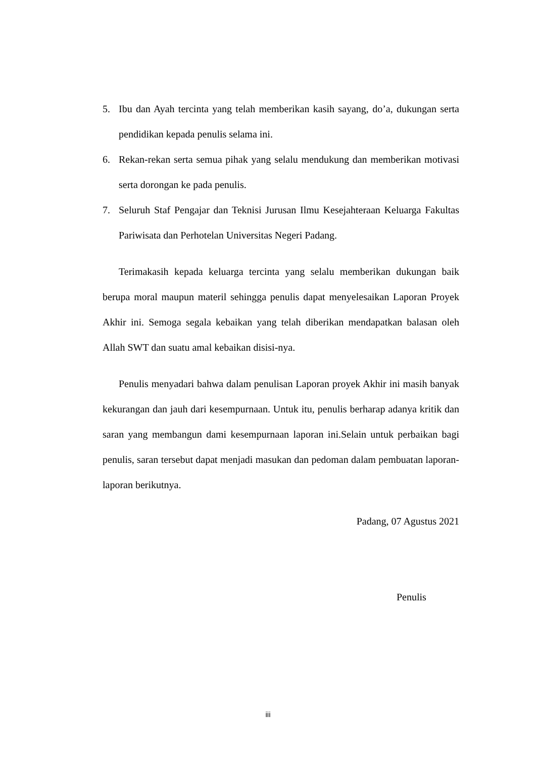5. Ibu dan Ayah tercinta yang telah memberikan kasih sayang, do’a, dukungan serta pendidikan kepada penulis selama ini.
6. Rekan-rekan serta semua pihak yang selalu mendukung dan memberikan motivasi serta dorongan ke pada penulis.
7. Seluruh Staf Pengajar dan Teknisi Jurusan Ilmu Kesejahteraan Keluarga Fakultas Pariwisata dan Perhotelan Universitas Negeri Padang.
Terimakasih kepada keluarga tercinta yang selalu memberikan dukungan baik berupa moral maupun materil sehingga penulis dapat menyelesaikan Laporan Proyek Akhir ini. Semoga segala kebaikan yang telah diberikan mendapatkan balasan oleh Allah SWT dan suatu amal kebaikan disisi-nya.
Penulis menyadari bahwa dalam penulisan Laporan proyek Akhir ini masih banyak kekurangan dan jauh dari kesempurnaan. Untuk itu, penulis berharap adanya kritik dan saran yang membangun dami kesempurnaan laporan ini.Selain untuk perbaikan bagi penulis, saran tersebut dapat menjadi masukan dan pedoman dalam pembuatan laporan-laporan berikutnya.
Padang, 07 Agustus 2021
Penulis
iii